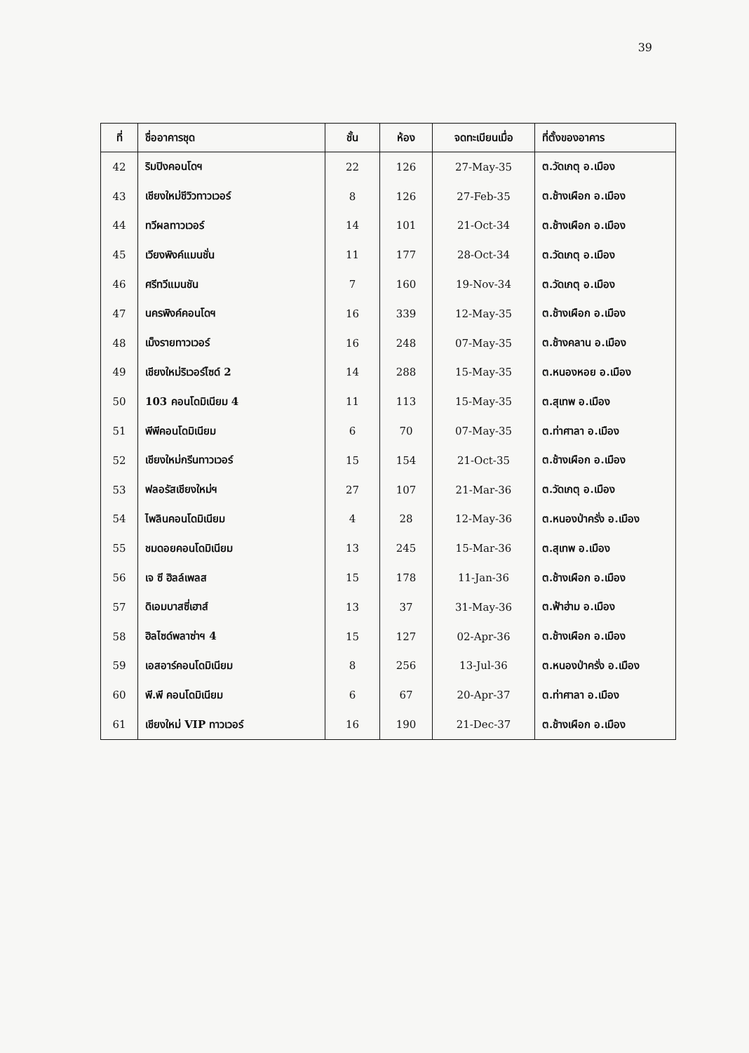39
| ที่ | ชื่ออาคารชุด | ชั้น | ห้อง | จดทะเบียนเมื่อ | ที่ตั้งของอาคาร |
| --- | --- | --- | --- | --- | --- |
| 42 | ริมปิงคอนโดฯ | 22 | 126 | 27-May-35 | ต.วัดเกตุ อ.เมือง |
| 43 | เชียงใหม่ชีวิวทาวเวอร์ | 8 | 126 | 27-Feb-35 | ต.ช้างเผือก อ.เมือง |
| 44 | ทวีผลทาวเวอร์ | 14 | 101 | 21-Oct-34 | ต.ช้างเผือก อ.เมือง |
| 45 | เวียงพิงค์แมนชั่น | 11 | 177 | 28-Oct-34 | ต.วัดเกตุ อ.เมือง |
| 46 | ศรีทวีแมนชัน | 7 | 160 | 19-Nov-34 | ต.วัดเกตุ อ.เมือง |
| 47 | นครพิงค์คอนโดฯ | 16 | 339 | 12-May-35 | ต.ช้างเผือก อ.เมือง |
| 48 | เม็งรายทาวเวอร์ | 16 | 248 | 07-May-35 | ต.ช้างคลาน อ.เมือง |
| 49 | เชียงใหม่ริเวอร์ไซด์ 2 | 14 | 288 | 15-May-35 | ต.หนองหอย อ.เมือง |
| 50 | 103 คอนโดมิเนียม 4 | 11 | 113 | 15-May-35 | ต.สุเทพ อ.เมือง |
| 51 | พีพีคอนโดมิเนียม | 6 | 70 | 07-May-35 | ต.ท่าศาลา อ.เมือง |
| 52 | เชียงใหม่กรีนทาวเวอร์ | 15 | 154 | 21-Oct-35 | ต.ช้างเผือก อ.เมือง |
| 53 | ฟลอรัสเชียงใหม่ฯ | 27 | 107 | 21-Mar-36 | ต.วัดเกตุ อ.เมือง |
| 54 | ไพลินคอนโดมิเนียม | 4 | 28 | 12-May-36 | ต.หนองป่าครั่ง อ.เมือง |
| 55 | ชมดอยคอนโดมิเนียม | 13 | 245 | 15-Mar-36 | ต.สุเทพ อ.เมือง |
| 56 | เจ ซี ฮิลล์เพลส | 15 | 178 | 11-Jan-36 | ต.ช้างเผือก อ.เมือง |
| 57 | ดิเอมบาสซี่เฮาส์ | 13 | 37 | 31-May-36 | ต.ฟ้าฮ่าม อ.เมือง |
| 58 | ฮิลไซด์พลาซ่าฯ 4 | 15 | 127 | 02-Apr-36 | ต.ช้างเผือก อ.เมือง |
| 59 | เอสอาร์คอนโดมิเนียม | 8 | 256 | 13-Jul-36 | ต.หนองป่าครั่ง อ.เมือง |
| 60 | พี.พี คอนโดมิเนียม | 6 | 67 | 20-Apr-37 | ต.ท่าศาลา อ.เมือง |
| 61 | เชียงใหม่ VIP ทาวเวอร์ | 16 | 190 | 21-Dec-37 | ต.ช้างเผือก อ.เมือง |